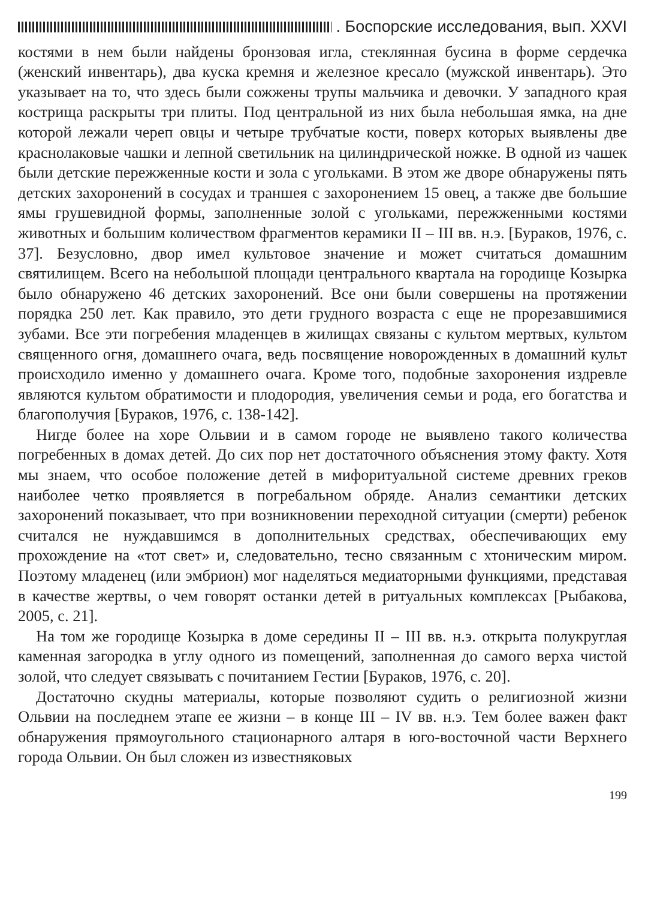. Боспорские исследования, вып. XXVI
костями в нем были найдены бронзовая игла, стеклянная бусина в форме сердечка (женский инвентарь), два куска кремня и железное кресало (мужской инвентарь). Это указывает на то, что здесь были сожжены трупы мальчика и девочки. У западного края кострища раскрыты три плиты. Под центральной из них была небольшая ямка, на дне которой лежали череп овцы и четыре трубчатые кости, поверх которых выявлены две краснолаковые чашки и лепной светильник на цилиндрической ножке. В одной из чашек были детские пережженные кости и зола с угольками. В этом же дворе обнаружены пять детских захоронений в сосудах и траншея с захоронением 15 овец, а также две большие ямы грушевидной формы, заполненные золой с угольками, пережженными костями животных и большим количеством фрагментов керамики II – III вв. н.э. [Бураков, 1976, с. 37]. Безусловно, двор имел культовое значение и может считаться домашним святилищем. Всего на небольшой площади центрального квартала на городище Козырка было обнаружено 46 детских захоронений. Все они были совершены на протяжении порядка 250 лет. Как правило, это дети грудного возраста с еще не прорезавшимися зубами. Все эти погребения младенцев в жилищах связаны с культом мертвых, культом священного огня, домашнего очага, ведь посвящение новорожденных в домашний культ происходило именно у домашнего очага. Кроме того, подобные захоронения издревле являются культом обратимости и плодородия, увеличения семьи и рода, его богатства и благополучия [Бураков, 1976, с. 138-142].
Нигде более на хоре Ольвии и в самом городе не выявлено такого количества погребенных в домах детей. До сих пор нет достаточного объяснения этому факту. Хотя мы знаем, что особое положение детей в мифоритуальной системе древних греков наиболее четко проявляется в погребальном обряде. Анализ семантики детских захоронений показывает, что при возникновении переходной ситуации (смерти) ребенок считался не нуждавшимся в дополнительных средствах, обеспечивающих ему прохождение на «тот свет» и, следовательно, тесно связанным с хтоническим миром. Поэтому младенец (или эмбрион) мог наделяться медиаторными функциями, представая в качестве жертвы, о чем говорят останки детей в ритуальных комплексах [Рыбакова, 2005, с. 21].
На том же городище Козырка в доме середины II – III вв. н.э. открыта полукруглая каменная загородка в углу одного из помещений, заполненная до самого верха чистой золой, что следует связывать с почитанием Гестии [Бураков, 1976, с. 20].
Достаточно скудны материалы, которые позволяют судить о религиозной жизни Ольвии на последнем этапе ее жизни – в конце III – IV вв. н.э. Тем более важен факт обнаружения прямоугольного стационарного алтаря в юго-восточной части Верхнего города Ольвии. Он был сложен из известняковых
199